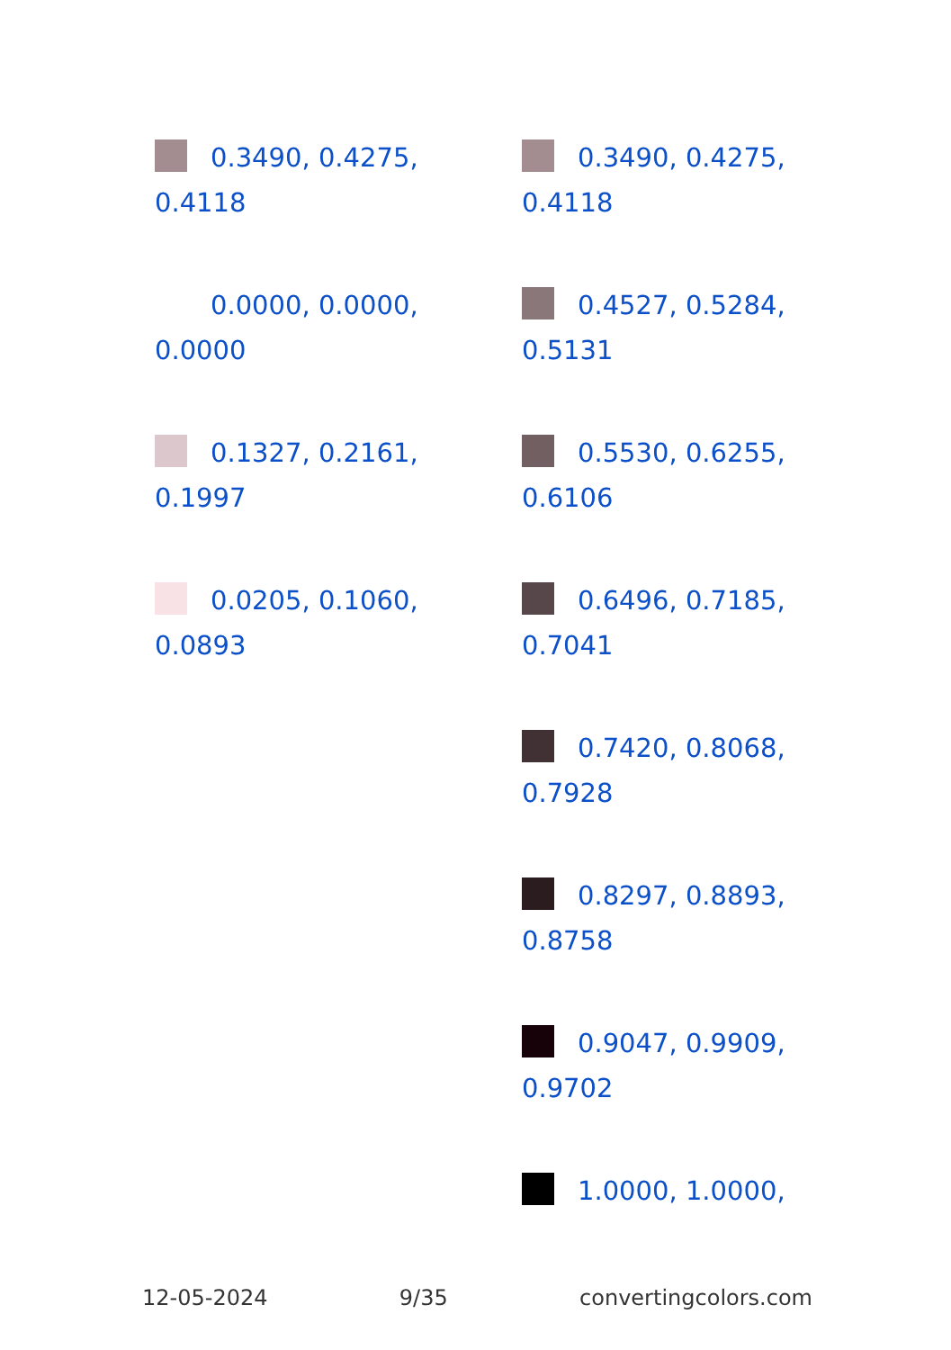0.3490, 0.4275,
0.4118
0.0000, 0.0000,
0.0000
0.1327, 0.2161,
0.1997
0.0205, 0.1060,
0.0893
0.3490, 0.4275,
0.4118
0.4527, 0.5284,
0.5131
0.5530, 0.6255,
0.6106
0.6496, 0.7185,
0.7041
0.7420, 0.8068,
0.7928
0.8297, 0.8893,
0.8758
0.9047, 0.9909,
0.9702
1.0000, 1.0000,
12-05-2024 9/35 convertingcolors.com